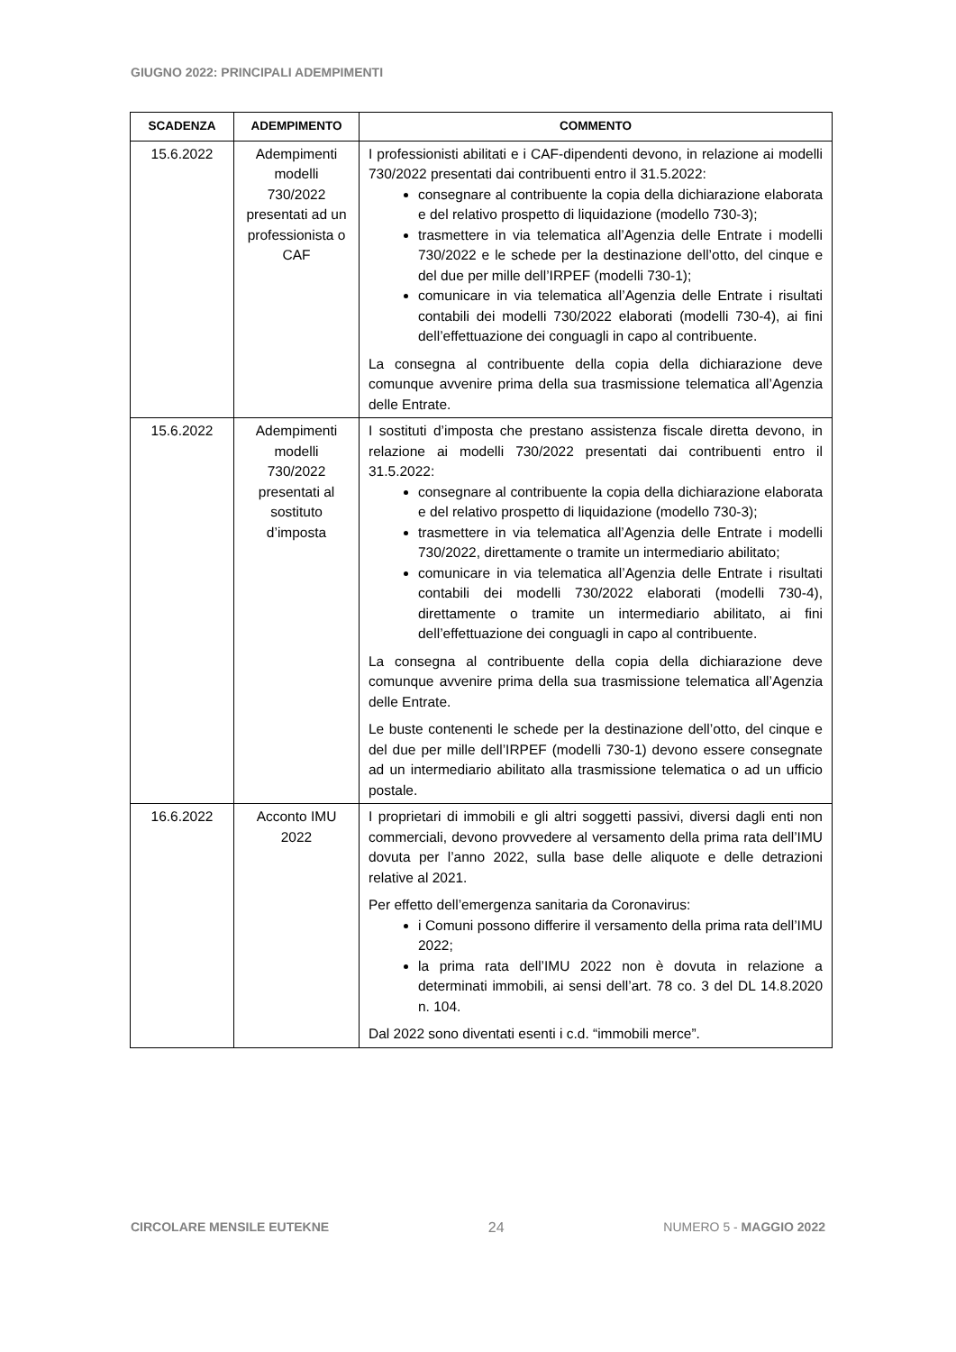GIUGNO 2022: PRINCIPALI ADEMPIMENTI
| SCADENZA | ADEMPIMENTO | COMMENTO |
| --- | --- | --- |
| 15.6.2022 | Adempimenti modelli 730/2022 presentati ad un professionista o CAF | I professionisti abilitati e i CAF-dipendenti devono, in relazione ai modelli 730/2022 presentati dai contribuenti entro il 31.5.2022: consegnare al contribuente la copia della dichiarazione elaborata e del relativo prospetto di liquidazione (modello 730-3); trasmettere in via telematica all’Agenzia delle Entrate i modelli 730/2022 e le schede per la destinazione dell’otto, del cinque e del due per mille dell’IRPEF (modelli 730-1); comunicare in via telematica all’Agenzia delle Entrate i risultati contabili dei modelli 730/2022 elaborati (modelli 730-4), ai fini dell’effettuazione dei conguagli in capo al contribuente. La consegna al contribuente della copia della dichiarazione deve comunque avvenire prima della sua trasmissione telematica all’Agenzia delle Entrate. |
| 15.6.2022 | Adempimenti modelli 730/2022 presentati al sostituto d’imposta | I sostituti d’imposta che prestano assistenza fiscale diretta devono, in relazione ai modelli 730/2022 presentati dai contribuenti entro il 31.5.2022: consegnare al contribuente la copia della dichiarazione elaborata e del relativo prospetto di liquidazione (modello 730-3); trasmettere in via telematica all’Agenzia delle Entrate i modelli 730/2022, direttamente o tramite un intermediario abilitato; comunicare in via telematica all’Agenzia delle Entrate i risultati contabili dei modelli 730/2022 elaborati (modelli 730-4), direttamente o tramite un intermediario abilitato, ai fini dell’effettuazione dei conguagli in capo al contribuente. La consegna al contribuente della copia della dichiarazione deve comunque avvenire prima della sua trasmissione telematica all’Agenzia delle Entrate. Le buste contenenti le schede per la destinazione dell’otto, del cinque e del due per mille dell’IRPEF (modelli 730-1) devono essere consegnate ad un intermediario abilitato alla trasmissione telematica o ad un ufficio postale. |
| 16.6.2022 | Acconto IMU 2022 | I proprietari di immobili e gli altri soggetti passivi, diversi dagli enti non commerciali, devono provvedere al versamento della prima rata dell’IMU dovuta per l’anno 2022, sulla base delle aliquote e delle detrazioni relative al 2021. Per effetto dell’emergenza sanitaria da Coronavirus: i Comuni possono differire il versamento della prima rata dell’IMU 2022; la prima rata dell’IMU 2022 non è dovuta in relazione a determinati immobili, ai sensi dell’art. 78 co. 3 del DL 14.8.2020 n. 104. Dal 2022 sono diventati esenti i c.d. “immobili merce”. |
CIRCOLARE MENSILE EUTEKNE 24 NUMERO 5 - MAGGIO 2022